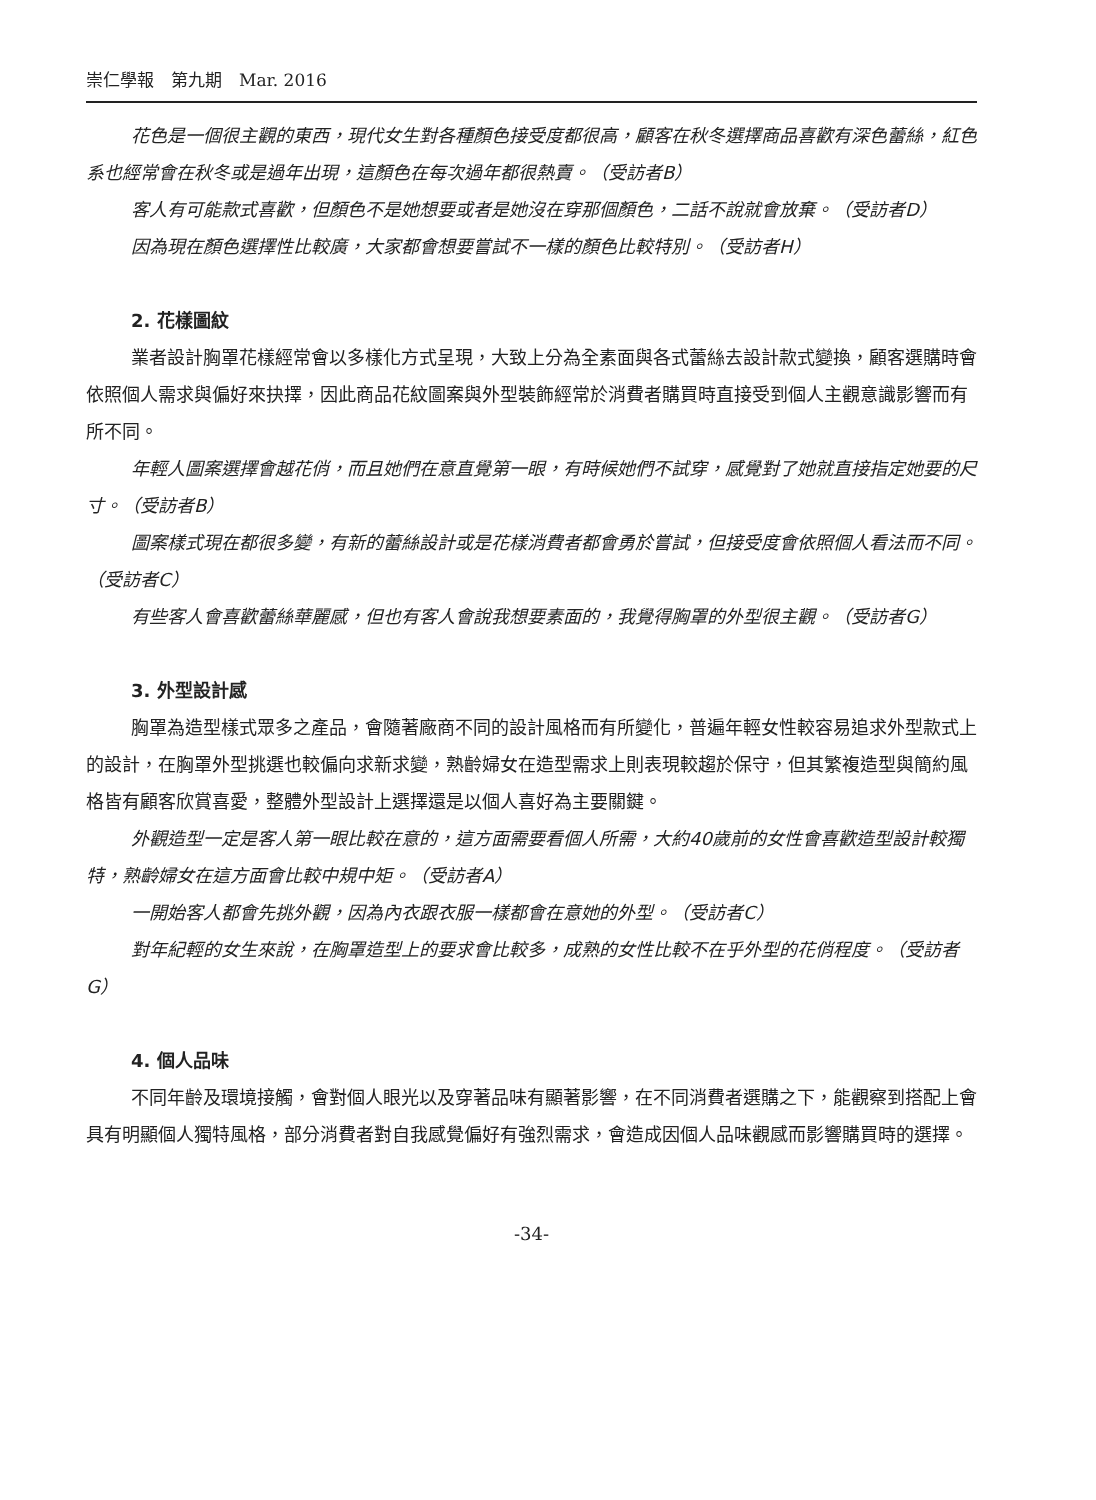崇仁學報　第九期　Mar. 2016
花色是一個很主觀的東西，現代女生對各種顏色接受度都很高，顧客在秋冬選擇商品喜歡有深色蕾絲，紅色系也經常會在秋冬或是過年出現，這顏色在每次過年都很熱賣。（受訪者B）
客人有可能款式喜歡，但顏色不是她想要或者是她沒在穿那個顏色，二話不說就會放棄。（受訪者D）
因為現在顏色選擇性比較廣，大家都會想要嘗試不一樣的顏色比較特別。（受訪者H）
2. 花樣圖紋
業者設計胸罩花樣經常會以多樣化方式呈現，大致上分為全素面與各式蕾絲去設計款式變換，顧客選購時會依照個人需求與偏好來抉擇，因此商品花紋圖案與外型裝飾經常於消費者購買時直接受到個人主觀意識影響而有所不同。
年輕人圖案選擇會越花俏，而且她們在意直覺第一眼，有時候她們不試穿，感覺對了她就直接指定她要的尺寸。（受訪者B）
圖案樣式現在都很多變，有新的蕾絲設計或是花樣消費者都會勇於嘗試，但接受度會依照個人看法而不同。（受訪者C）
有些客人會喜歡蕾絲華麗感，但也有客人會說我想要素面的，我覺得胸罩的外型很主觀。（受訪者G）
3. 外型設計感
胸罩為造型樣式眾多之產品，會隨著廠商不同的設計風格而有所變化，普遍年輕女性較容易追求外型款式上的設計，在胸罩外型挑選也較偏向求新求變，熟齡婦女在造型需求上則表現較趨於保守，但其繁複造型與簡約風格皆有顧客欣賞喜愛，整體外型設計上選擇還是以個人喜好為主要關鍵。
外觀造型一定是客人第一眼比較在意的，這方面需要看個人所需，大約40歲前的女性會喜歡造型設計較獨特，熟齡婦女在這方面會比較中規中矩。（受訪者A）
一開始客人都會先挑外觀，因為內衣跟衣服一樣都會在意她的外型。（受訪者C）
對年紀輕的女生來說，在胸罩造型上的要求會比較多，成熟的女性比較不在乎外型的花俏程度。（受訪者G）
4. 個人品味
不同年齡及環境接觸，會對個人眼光以及穿著品味有顯著影響，在不同消費者選購之下，能觀察到搭配上會具有明顯個人獨特風格，部分消費者對自我感覺偏好有強烈需求，會造成因個人品味觀感而影響購買時的選擇。
-34-